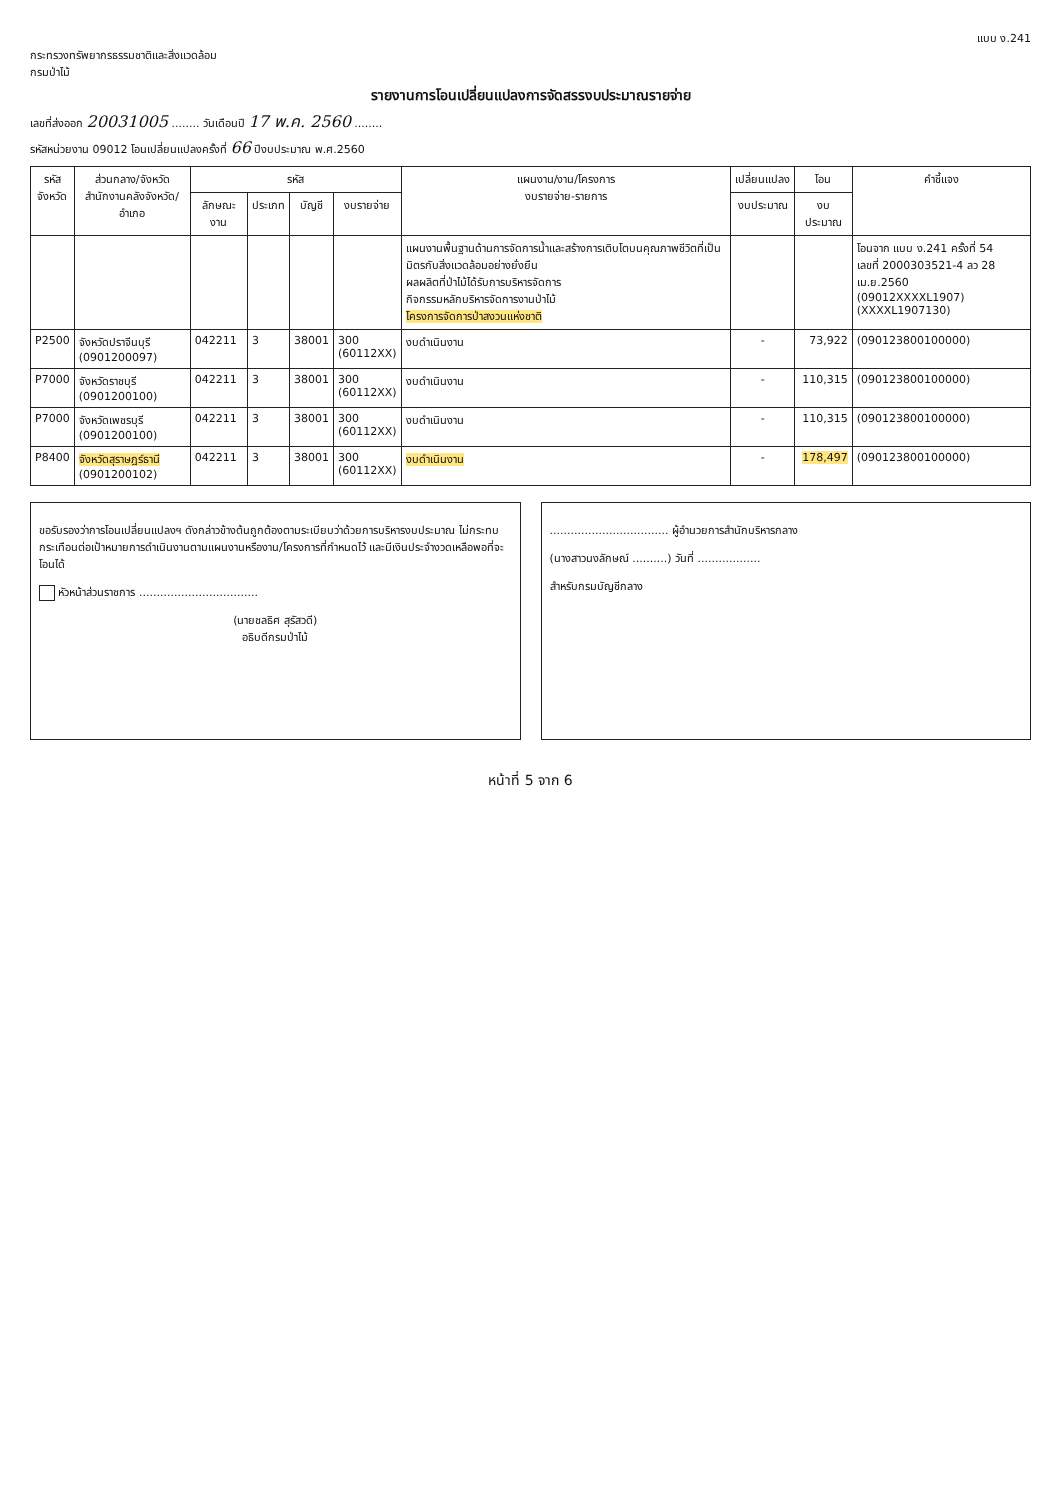แบบ ง.241
กระทรวงทรัพยากรธรรมชาติและสิ่งแวดล้อม
กรมป่าไม้
รายงานการโอนเปลี่ยนแปลงการจัดสรรงบประมาณรายจ่าย
เลขที่ส่งออก 20031005 ........ วันเดือนปี 17 พ.ค. 2560 ........
รหัสหน่วยงาน 09012 โอนเปลี่ยนแปลงครั้งที่ 66 ปีงบประมาณ พ.ศ.2560
| รหัส จังหวัด | ส่วนกลาง/จังหวัด สำนักงานคลังจังหวัด/อำเภอ | รหัส | | | | แผนงาน/งาน/โครงการ งบรายจ่าย-รายการ | เปลี่ยนแปลง | โอน | คำชี้แจง |
| --- | --- | --- | --- | --- | --- | --- | --- | --- | --- |
| | | ลักษณะงาน | ประเภท | บัญชี | งบรายจ่าย | | งบประมาณ | งบประมาณ | |
| | | | | | | แผนงานพื้นฐานด้านการจัดการน้ำและสร้างการเติบโตบนคุณภาพชีวิตที่เป็นมิตรกับสิ่งแวดล้อมอย่างยั่งยืน ผลผลิตที่ป่าไม้ได้รับการบริหารจัดการ กิจกรรมหลักบริหารจัดการงานป่าไม้ โครงการจัดการป่าสงวนแห่งชาติ | | | โอนจาก แบบ ง.241 ครั้งที่ 54 เลขที่ 2000303521-4 ลว 28 เม.ย.2560 (09012XXXXL1907) (XXXXL1907130) |
| P2500 | จังหวัดปราจีนบุรี (0901200097) | 042211 | 3 | 38001 | 300 (60112XX) | งบดำเนินงาน | - | 73,922 | (090123800100000) |
| P7000 | จังหวัดราชบุรี (0901200100) | 042211 | 3 | 38001 | 300 (60112XX) | งบดำเนินงาน | - | 110,315 | (090123800100000) |
| P7000 | จังหวัดเพชรบุรี (0901200100) | 042211 | 3 | 38001 | 300 (60112XX) | งบดำเนินงาน | - | 110,315 | (090123800100000) |
| P8400 | จังหวัดสุราษฎร์ธานี (0901200102) | 042211 | 3 | 38001 | 300 (60112XX) | งบดำเนินงาน | - | 178,497 | (090123800100000) |
ขอรับรองว่าการโอนเปลี่ยนแปลงฯ ดังกล่าวข้างต้นถูกต้องตามระเบียบว่าด้วยการบริหารงบประมาณ ไม่กระทบกระเทือนต่อเป้าหมายการดำเนินงานตามแผนงานหรืองาน/โครงการที่กำหนดไว้ และมีเงินประจำงวดเหลือพอที่จะโอนได้
หัวหน้าส่วนราชการ ..................................
(นายชลธิศ สุรัสวดี)
อธิบดีกรมป่าไม้
.................................. ผู้อำนวยการสำนักบริหารกลาง
(นางสาวนงลักษณ์ ..........) วันที่ ..................
สำหรับกรมบัญชีกลาง
หน้าที่ 5 จาก 6